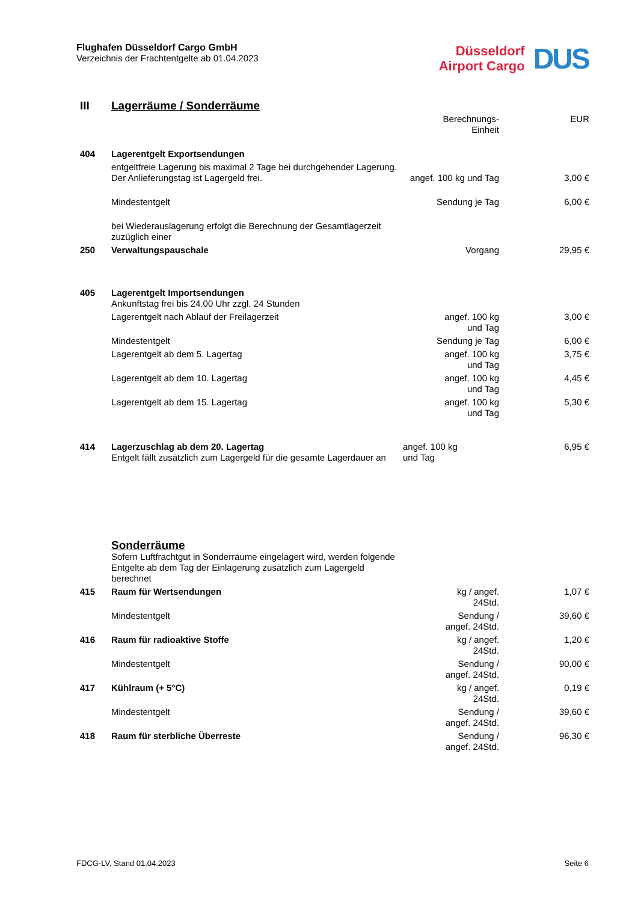Flughafen Düsseldorf Cargo GmbH
Verzeichnis der Frachtentgelte ab 01.04.2023
Düsseldorf
Airport Cargo
DUS
| III | Lagerräume / Sonderräume | | |
| | | Berechnungs- Einheit | EUR |
| 404 | Lagerentgelt Exportsendungen | | |
| | entgeltfreie Lagerung bis maximal 2 Tage bei durchgehender Lagerung. Der Anlieferungstag ist Lagergeld frei. | angef. 100 kg und Tag | 3,00 € |
| | Mindestentgelt | Sendung je Tag | 6,00 € |
| | bei Wiederauslagerung erfolgt die Berechnung der Gesamtlagerzeit zuzüglich einer | | |
| 250 | Verwaltungspauschale | Vorgang | 29,95 € |
| 405 | Lagerentgelt Importsendungen Ankunftstag frei bis 24.00 Uhr zzgl. 24 Stunden | | |
| | Lagerentgelt nach Ablauf der Freilagerzeit | angef. 100 kg und Tag | 3,00 € |
| | Mindestentgelt | Sendung je Tag | 6,00 € |
| | Lagerentgelt ab dem 5. Lagertag | angef. 100 kg und Tag | 3,75 € |
| | Lagerentgelt ab dem 10. Lagertag | angef. 100 kg und Tag | 4,45 € |
| | Lagerentgelt ab dem 15. Lagertag | angef. 100 kg und Tag | 5,30 € |
| 414 | Lagerzuschlag ab dem 20. Lagertag Entgelt fällt zusätzlich zum Lagergeld für die gesamte Lagerdauer an | angef. 100 kg und Tag | 6,95 € |
| | Sonderräume Sofern Luftfrachtgut in Sonderräume eingelagert wird, werden folgende Entgelte ab dem Tag der Einlagerung zusätzlich zum Lagergeld berechnet | | |
| 415 | Raum für Wertsendungen | kg / angef. 24Std. | 1,07 € |
| | Mindestentgelt | Sendung / angef. 24Std. | 39,60 € |
| 416 | Raum für radioaktive Stoffe | kg / angef. 24Std. | 1,20 € |
| | Mindestentgelt | Sendung / angef. 24Std. | 90,00 € |
| 417 | Kühlraum (+ 5°C) | kg / angef. 24Std. | 0,19 € |
| | Mindestentgelt | Sendung / angef. 24Std. | 39,60 € |
| 418 | Raum für sterbliche Überreste | Sendung / angef. 24Std. | 96,30 € |
FDCG-LV, Stand 01.04.2023 Seite 6